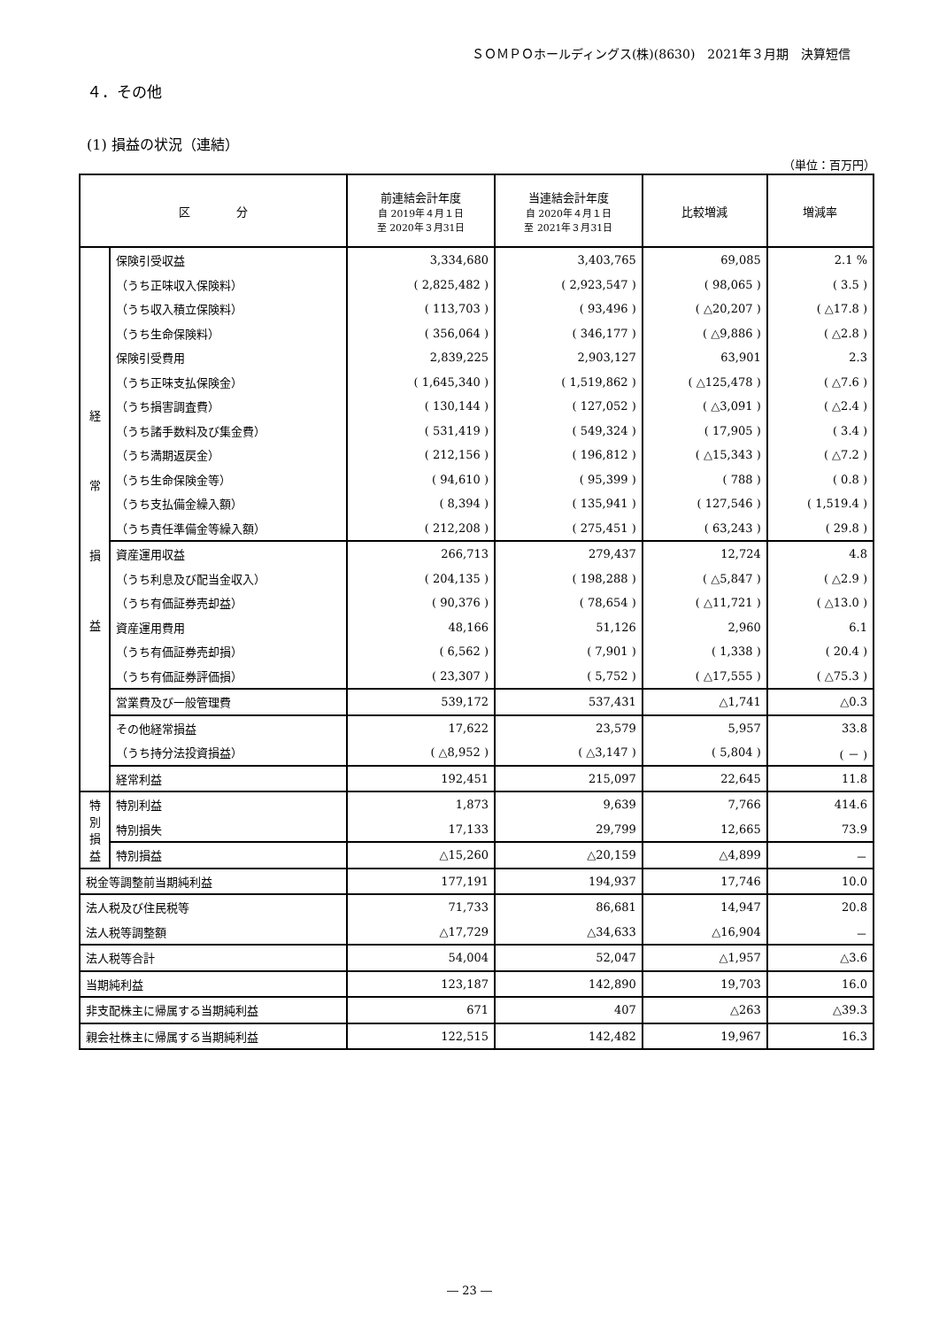ＳＯＭＰＯホールディングス(株)(8630)　2021年３月期　決算短信
４．その他
(1) 損益の状況（連結）
（単位：百万円）
| 区 分 | | 前連結会計年度 自 2019年４月１日 至 2020年３月31日 | 当連結会計年度 自 2020年４月１日 至 2021年３月31日 | 比較増減 | 増減率 |
| --- | --- | --- | --- | --- | --- |
| 経 常 損 益 | 保険引受収益 | 3,334,680 | 3,403,765 | 69,085 | 2.1 % |
| | （うち正味収入保険料） | ( 2,825,482 ) | ( 2,923,547 ) | ( 98,065 ) | ( 3.5 ) |
| | （うち収入積立保険料） | ( 113,703 ) | ( 93,496 ) | ( △20,207 ) | ( △17.8 ) |
| | （うち生命保険料） | ( 356,064 ) | ( 346,177 ) | ( △9,886 ) | ( △2.8 ) |
| | 保険引受費用 | 2,839,225 | 2,903,127 | 63,901 | 2.3 |
| | （うち正味支払保険金） | ( 1,645,340 ) | ( 1,519,862 ) | ( △125,478 ) | ( △7.6 ) |
| | （うち損害調査費） | ( 130,144 ) | ( 127,052 ) | ( △3,091 ) | ( △2.4 ) |
| | （うち諸手数料及び集金費） | ( 531,419 ) | ( 549,324 ) | ( 17,905 ) | ( 3.4 ) |
| | （うち満期返戻金） | ( 212,156 ) | ( 196,812 ) | ( △15,343 ) | ( △7.2 ) |
| | （うち生命保険金等） | ( 94,610 ) | ( 95,399 ) | ( 788 ) | ( 0.8 ) |
| | （うち支払備金繰入額） | ( 8,394 ) | ( 135,941 ) | ( 127,546 ) | ( 1,519.4 ) |
| | （うち責任準備金等繰入額） | ( 212,208 ) | ( 275,451 ) | ( 63,243 ) | ( 29.8 ) |
| | 資産運用収益 | 266,713 | 279,437 | 12,724 | 4.8 |
| | （うち利息及び配当金収入） | ( 204,135 ) | ( 198,288 ) | ( △5,847 ) | ( △2.9 ) |
| | （うち有価証券売却益） | ( 90,376 ) | ( 78,654 ) | ( △11,721 ) | ( △13.0 ) |
| | 資産運用費用 | 48,166 | 51,126 | 2,960 | 6.1 |
| | （うち有価証券売却損） | ( 6,562 ) | ( 7,901 ) | ( 1,338 ) | ( 20.4 ) |
| | （うち有価証券評価損） | ( 23,307 ) | ( 5,752 ) | ( △17,555 ) | ( △75.3 ) |
| | 営業費及び一般管理費 | 539,172 | 537,431 | △1,741 | △0.3 |
| | その他経常損益 | 17,622 | 23,579 | 5,957 | 33.8 |
| | （うち持分法投資損益） | ( △8,952 ) | ( △3,147 ) | ( 5,804 ) | ( － ) |
| | 経常利益 | 192,451 | 215,097 | 22,645 | 11.8 |
| 特 別 損 益 | 特別利益 | 1,873 | 9,639 | 7,766 | 414.6 |
| | 特別損失 | 17,133 | 29,799 | 12,665 | 73.9 |
| | 特別損益 | △15,260 | △20,159 | △4,899 | － |
| 税金等調整前当期純利益 | | 177,191 | 194,937 | 17,746 | 10.0 |
| 法人税及び住民税等 | | 71,733 | 86,681 | 14,947 | 20.8 |
| 法人税等調整額 | | △17,729 | △34,633 | △16,904 | － |
| 法人税等合計 | | 54,004 | 52,047 | △1,957 | △3.6 |
| 当期純利益 | | 123,187 | 142,890 | 19,703 | 16.0 |
| 非支配株主に帰属する当期純利益 | | 671 | 407 | △263 | △39.3 |
| 親会社株主に帰属する当期純利益 | | 122,515 | 142,482 | 19,967 | 16.3 |
― 23 ―